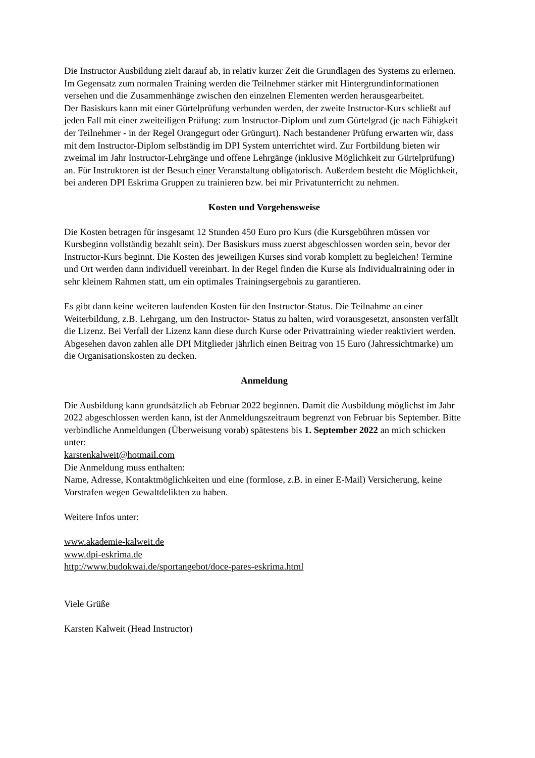Die Instructor Ausbildung zielt darauf ab, in relativ kurzer Zeit die Grundlagen des Systems zu erlernen. Im Gegensatz zum normalen Training werden die Teilnehmer stärker mit Hintergrundinformationen versehen und die Zusammenhänge zwischen den einzelnen Elementen werden herausgearbeitet.
Der Basiskurs kann mit einer Gürtelprüfung verbunden werden, der zweite Instructor-Kurs schließt auf jeden Fall mit einer zweiteiligen Prüfung: zum Instructor-Diplom und zum Gürtelgrad (je nach Fähigkeit der Teilnehmer - in der Regel Orangegurt oder Grüngurt). Nach bestandener Prüfung erwarten wir, dass mit dem Instructor-Diplom selbständig im DPI System unterrichtet wird. Zur Fortbildung bieten wir zweimal im Jahr Instructor-Lehrgänge und offene Lehrgänge (inklusive Möglichkeit zur Gürtelprüfung) an. Für Instruktoren ist der Besuch einer Veranstaltung obligatorisch. Außerdem besteht die Möglichkeit, bei anderen DPI Eskrima Gruppen zu trainieren bzw. bei mir Privatunterricht zu nehmen.
Kosten und Vorgehensweise
Die Kosten betragen für insgesamt 12 Stunden 450 Euro pro Kurs (die Kursgebühren müssen vor Kursbeginn vollständig bezahlt sein). Der Basiskurs muss zuerst abgeschlossen worden sein, bevor der Instructor-Kurs beginnt. Die Kosten des jeweiligen Kurses sind vorab komplett zu begleichen! Termine und Ort werden dann individuell vereinbart. In der Regel finden die Kurse als Individualtraining oder in sehr kleinem Rahmen statt, um ein optimales Trainingsergebnis zu garantieren.
Es gibt dann keine weiteren laufenden Kosten für den Instructor-Status. Die Teilnahme an einer Weiterbildung, z.B. Lehrgang, um den Instructor- Status zu halten, wird vorausgesetzt, ansonsten verfällt die Lizenz. Bei Verfall der Lizenz kann diese durch Kurse oder Privattraining wieder reaktiviert werden.
Abgesehen davon zahlen alle DPI Mitglieder jährlich einen Beitrag von 15 Euro (Jahressichtmarke) um die Organisationskosten zu decken.
Anmeldung
Die Ausbildung kann grundsätzlich ab Februar 2022 beginnen. Damit die Ausbildung möglichst im Jahr 2022 abgeschlossen werden kann, ist der Anmeldungszeitraum begrenzt von Februar bis September. Bitte verbindliche Anmeldungen (Überweisung vorab) spätestens bis 1. September 2022 an mich schicken unter:
karstenkalweit@hotmail.com
Die Anmeldung muss enthalten:
Name, Adresse, Kontaktmöglichkeiten und eine (formlose, z.B. in einer E-Mail) Versicherung, keine Vorstrafen wegen Gewaltdelikten zu haben.
Weitere Infos unter:
www.akademie-kalweit.de
www.dpi-eskrima.de
http://www.budokwai.de/sportangebot/doce-pares-eskrima.html
Viele Grüße
Karsten Kalweit (Head Instructor)